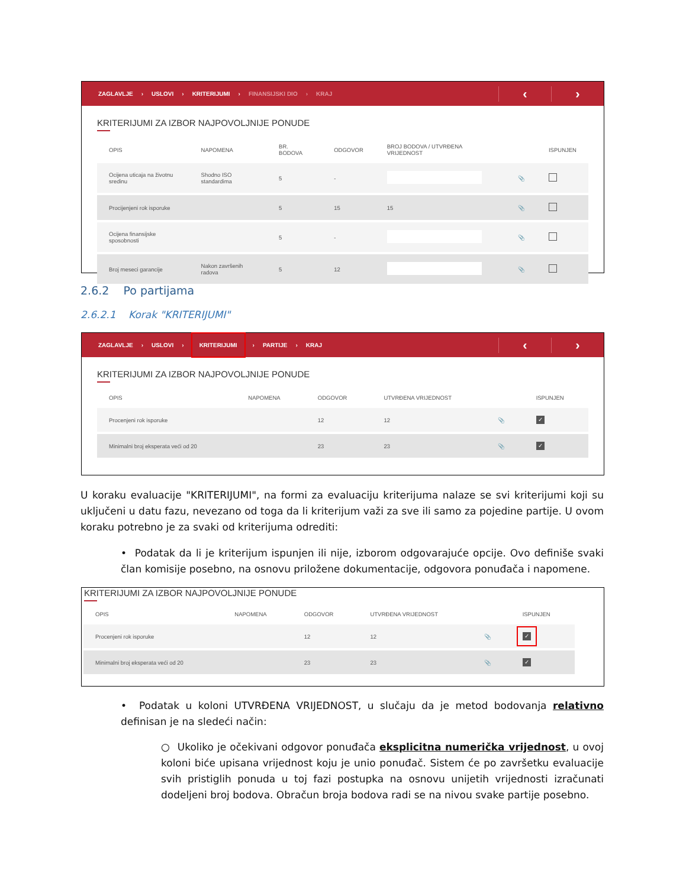ZAGLAVLJE › USLOVI › KRITERIJUMI › FINANSIJSKI DIO › KRAJ
‹ ›
KRITERIJUMI ZA IZBOR NAJPOVOLJNIJE PONUDE
| OPIS | NAPOMENA | BR. BODOVA | ODGOVOR | BROJ BODOVA / UTVRĐENA VRIJEDNOST | | ISPUNJEN |
| --- | --- | --- | --- | --- | --- | --- |
| Ocijena uticaja na životnu sredinu | Shodno ISO standardima | 5 | - | | 📎 | |
| Procijenjeni rok isporuke | | 5 | 15 | 15 | 📎 | |
| Ocijena finansijske sposobnosti | | 5 | - | | 📎 | |
| Broj meseci garancije | Nakon završenih radova | 5 | 12 | | 📎 | |
2.6.2 Po partijama
2.6.2.1 Korak "KRITERIJUMI"
ZAGLAVLJE › USLOVI › KRITERIJUMI › PARTIJE › KRAJ
‹ ›
KRITERIJUMI ZA IZBOR NAJPOVOLJNIJE PONUDE
| OPIS | NAPOMENA | ODGOVOR | UTVRĐENA VRIJEDNOST | | ISPUNJEN |
| --- | --- | --- | --- | --- | --- |
| Procenjeni rok isporuke | | 12 | 12 | 📎 | ✓ |
| Minimalni broj eksperata veći od 20 | | 23 | 23 | 📎 | ✓ |
U koraku evaluacije "KRITERIJUMI", na formi za evaluaciju kriterijuma nalaze se svi kriterijumi koji su uključeni u datu fazu, nevezano od toga da li kriterijum važi za sve ili samo za pojedine partije. U ovom koraku potrebno je za svaki od kriterijuma odrediti:
• Podatak da li je kriterijum ispunjen ili nije, izborom odgovarajuće opcije. Ovo definiše svaki član komisije posebno, na osnovu priložene dokumentacije, odgovora ponuđača i napomene.
KRITERIJUMI ZA IZBOR NAJPOVOLJNIJE PONUDE
| OPIS | NAPOMENA | ODGOVOR | UTVRĐENA VRIJEDNOST | | ISPUNJEN |
| --- | --- | --- | --- | --- | --- |
| Procenjeni rok isporuke | | 12 | 12 | 📎 | ✓ |
| Minimalni broj eksperata veći od 20 | | 23 | 23 | 📎 | ✓ |
• Podatak u koloni UTVRĐENA VRIJEDNOST, u slučaju da je metod bodovanja relativno definisan je na sledeći način:
○ Ukoliko je očekivani odgovor ponuđača eksplicitna numerička vrijednost, u ovoj koloni biće upisana vrijednost koju je unio ponuđač. Sistem će po završetku evaluacije svih pristiglih ponuda u toj fazi postupka na osnovu unijetih vrijednosti izračunati dodeljeni broj bodova. Obračun broja bodova radi se na nivou svake partije posebno.